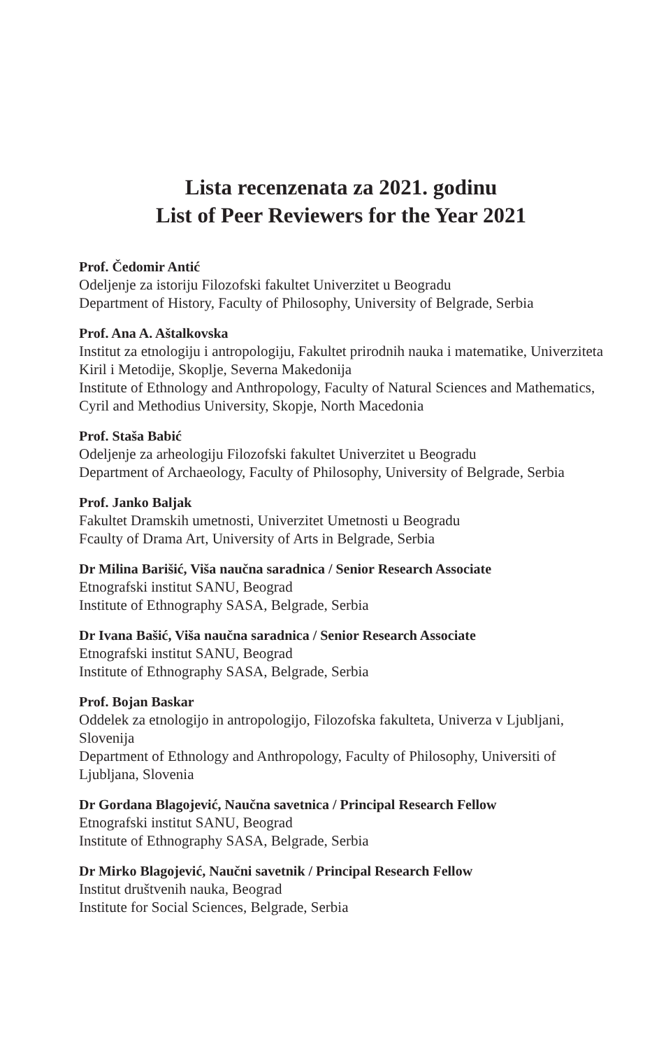Lista recenzenata za 2021. godinu
List of Peer Reviewers for the Year 2021
Prof. Čedomir Antić
Odeljenje za istoriju Filozofski fakultet Univerzitet u Beogradu
Department of History, Faculty of Philosophy, University of Belgrade, Serbia
Prof. Ana A. Aštalkovska
Institut za etnologiju i antropologiju, Fakultet prirodnih nauka i matematike, Univerziteta Kiril i Metodije, Skoplje, Severna Makedonija
Institute of Ethnology and Anthropology, Faculty of Natural Sciences and Mathematics, Cyril and Methodius University, Skopje, North Macedonia
Prof. Staša Babić
Odeljenje za arheologiju Filozofski fakultet Univerzitet u Beogradu
Department of Archaeology, Faculty of Philosophy, University of Belgrade, Serbia
Prof. Janko Baljak
Fakultet Dramskih umetnosti, Univerzitet Umetnosti u Beogradu
Fcaulty of Drama Art, University of Arts in Belgrade, Serbia
Dr Milina Barišić, Viša naučna saradnica / Senior Research Associate
Etnografski institut SANU, Beograd
Institute of Ethnography SASA, Belgrade, Serbia
Dr Ivana Bašić, Viša naučna saradnica / Senior Research Associate
Etnografski institut SANU, Beograd
Institute of Ethnography SASA, Belgrade, Serbia
Prof. Bojan Baskar
Oddelek za etnologijo in antropologijo, Filozofska fakulteta, Univerza v Ljubljani, Slovenija
Department of Ethnology and Anthropology, Faculty of Philosophy, Universiti of Ljubljana, Slovenia
Dr Gordana Blagojević, Naučna savetnica / Principal Research Fellow
Etnografski institut SANU, Beograd
Institute of Ethnography SASA, Belgrade, Serbia
Dr Mirko Blagojević, Naučni savetnik / Principal Research Fellow
Institut društvenih nauka, Beograd
Institute for Social Sciences, Belgrade, Serbia